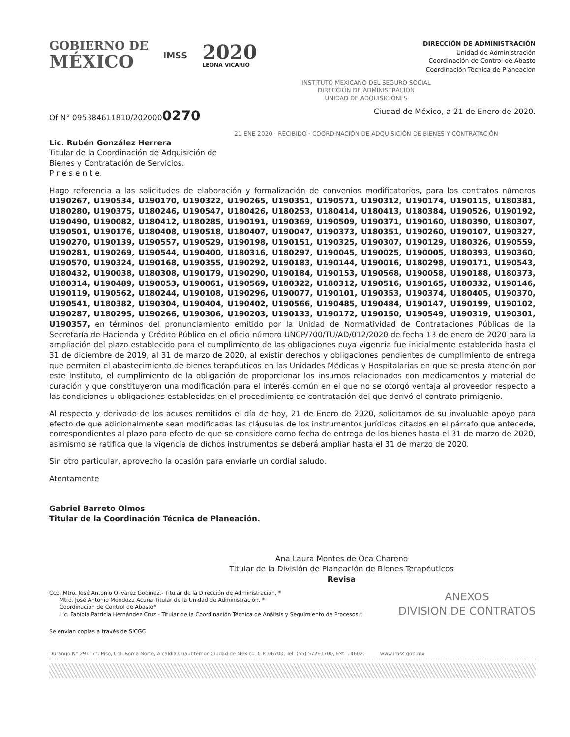GOBIERNO DE
MÉXICO
IMSS
2020
LEONA VICARIO
DIRECCIÓN DE ADMINISTRACIÓN
Unidad de Administración
Coordinación de Control de Abasto
Coordinación Técnica de Planeación
INSTITUTO MEXICANO DEL SEGURO SOCIAL
DIRECCIÓN DE ADMINISTRACIÓN
UNIDAD DE ADQUISICIONES
Of N° 095384611810/2020000270
Ciudad de México, a 21 de Enero de 2020.
21 ENE 2020 · RECIBIDO · COORDINACIÓN DE ADQUISICIÓN DE BIENES Y CONTRATACIÓN
Lic. Rubén González Herrera
Titular de la Coordinación de Adquisición de
Bienes y Contratación de Servicios.
P r e s e n t e.
Hago referencia a las solicitudes de elaboración y formalización de convenios modificatorios, para los contratos números U190267, U190534, U190170, U190322, U190265, U190351, U190571, U190312, U190174, U190115, U180381, U180280, U190375, U180246, U190547, U180426, U180253, U180414, U180413, U180384, U190526, U190192, U190490, U190082, U180412, U180285, U190191, U190369, U190509, U190371, U190160, U180390, U180307, U190501, U190176, U180408, U190518, U180407, U190047, U190373, U180351, U190260, U190107, U190327, U190270, U190139, U190557, U190529, U190198, U190151, U190325, U190307, U190129, U180326, U190559, U190281, U190269, U190544, U190400, U180316, U180297, U190045, U190025, U190005, U180393, U190360, U190570, U190324, U190168, U190355, U190292, U190183, U190144, U190016, U180298, U190171, U190543, U180432, U190038, U180308, U190179, U190290, U190184, U190153, U190568, U190058, U190188, U180373, U180314, U190489, U190053, U190061, U190569, U180322, U180312, U190516, U190165, U180332, U190146, U190119, U190562, U180244, U190108, U190296, U190077, U190101, U190353, U190374, U180405, U190370, U190541, U180382, U190304, U190404, U190402, U190566, U190485, U190484, U190147, U190199, U190102, U190287, U180295, U190266, U190306, U190203, U190133, U190172, U190150, U190549, U190319, U190301, U190357, en términos del pronunciamiento emitido por la Unidad de Normatividad de Contrataciones Públicas de la Secretaría de Hacienda y Crédito Público en el oficio número UNCP/700/TU/AD/012/2020 de fecha 13 de enero de 2020 para la ampliación del plazo establecido para el cumplimiento de las obligaciones cuya vigencia fue inicialmente establecida hasta el 31 de diciembre de 2019, al 31 de marzo de 2020, al existir derechos y obligaciones pendientes de cumplimiento de entrega que permiten el abastecimiento de bienes terapéuticos en las Unidades Médicas y Hospitalarias en que se presta atención por este Instituto, el cumplimiento de la obligación de proporcionar los insumos relacionados con medicamentos y material de curación y que constituyeron una modificación para el interés común en el que no se otorgó ventaja al proveedor respecto a las condiciones u obligaciones establecidas en el procedimiento de contratación del que derivó el contrato primigenio.
Al respecto y derivado de los acuses remitidos el día de hoy, 21 de Enero de 2020, solicitamos de su invaluable apoyo para efecto de que adicionalmente sean modificadas las cláusulas de los instrumentos jurídicos citados en el párrafo que antecede, correspondientes al plazo para efecto de que se considere como fecha de entrega de los bienes hasta el 31 de marzo de 2020, asimismo se ratifica que la vigencia de dichos instrumentos se deberá ampliar hasta el 31 de marzo de 2020.
Sin otro particular, aprovecho la ocasión para enviarle un cordial saludo.
Atentamente
Gabriel Barreto Olmos
Titular de la Coordinación Técnica de Planeación.
Ana Laura Montes de Oca Chareno
Titular de la División de Planeación de Bienes Terapéuticos
Revisa
Ccp: Mtro. José Antonio Olivarez Godínez.- Titular de la Dirección de Administración. *
Mtro. José Antonio Mendoza Acuña Titular de la Unidad de Administración. *
Coordinación de Control de Abasto*
Lic. Fabiola Patricia Hernández Cruz.- Titular de la Coordinación Técnica de Análisis y Seguimiento de Procesos.*
ANEXOS
DIVISION DE CONTRATOS
Se envían copias a través de SICGC
Durango N° 291, 7°. Piso, Col. Roma Norte, Alcaldía Cuauhtémoc Ciudad de México, C.P. 06700, Tel. (55) 57261700, Ext. 14602. www.imss.gob.mx